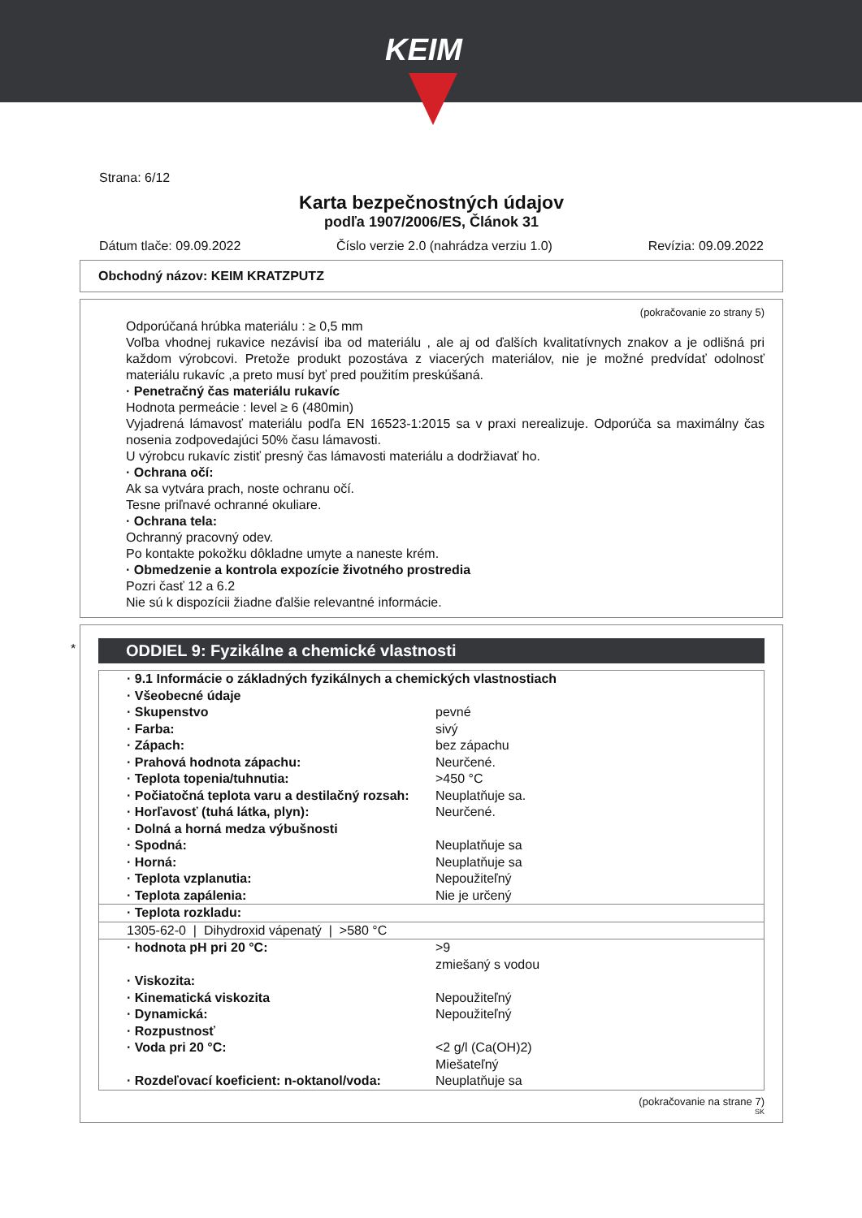KEIM
Strana: 6/12
Karta bezpečnostných údajov
podľa 1907/2006/ES, Článok 31
Dátum tlače: 09.09.2022 Číslo verzie 2.0 (nahrádza verziu 1.0) Revízia: 09.09.2022
Obchodný názov: KEIM KRATZPUTZ
(pokračovanie zo strany 5)
Odporúčaná hrúbka materiálu : ≥ 0,5 mm
Voľba vhodnej rukavice nezávisí iba od materiálu , ale aj od ďalších kvalitatívnych znakov a je odlišná pri každom výrobcovi. Pretože produkt pozostáva z viacerých materiálov, nie je možné predvídať odolnosť materiálu rukavíc ,a preto musí byť pred použitím preskúšaná.
· Penetračný čas materiálu rukavíc
Hodnota permeácie : level ≥ 6 (480min)
Vyjadrená lámavosť materiálu podľa EN 16523-1:2015 sa v praxi nerealizuje. Odporúča sa maximálny čas nosenia zodpovedajúci 50% času lámavosti.
U výrobcu rukavíc zistiť presný čas lámavosti materiálu a dodržiavať ho.
· Ochrana očí:
Ak sa vytvára prach, noste ochranu očí.
Tesne priľnavé ochranné okuliare.
· Ochrana tela:
Ochranný pracovný odev.
Po kontakte pokožku dôkladne umyte a naneste krém.
· Obmedzenie a kontrola expozície životného prostredia
Pozri časť 12 a 6.2
Nie sú k dispozícii žiadne ďalšie relevantné informácie.
*
ODDIEL 9: Fyzikálne a chemické vlastnosti
| · 9.1 Informácie o základných fyzikálnych a chemických vlastnostiach | |
| · Všeobecné údaje | |
| · Skupenstvo | pevné |
| · Farba: | sivý |
| · Zápach: | bez zápachu |
| · Prahová hodnota zápachu: | Neurčené. |
| · Teplota topenia/tuhnutia: | >450 °C |
| · Počiatočná teplota varu a destilačný rozsah: | Neuplatňuje sa. |
| · Horľavosť (tuhá látka, plyn): | Neurčené. |
| · Dolná a horná medza výbušnosti | |
| · Spodná: | Neuplatňuje sa |
| · Horná: | Neuplatňuje sa |
| · Teplota vzplanutia: | Nepoužiteľný |
| · Teplota zapálenia: | Nie je určený |
| · Teplota rozkladu: | |
| 1305-62-0 / Dihydroxid vápenatý / >580 °C | |
| · hodnota pH pri 20 °C: | >9 zmiešaný s vodou |
| · Viskozita: | |
| · Kinematická viskozita | Nepoužiteľný |
| · Dynamická: | Nepoužiteľný |
| · Rozpustnosť | |
| · Voda pri 20 °C: | <2 g/l (Ca(OH)2) Miešateľný |
| · Rozdeľovací koeficient: n-oktanol/voda: | Neuplatňuje sa |
(pokračovanie na strane 7)
SK